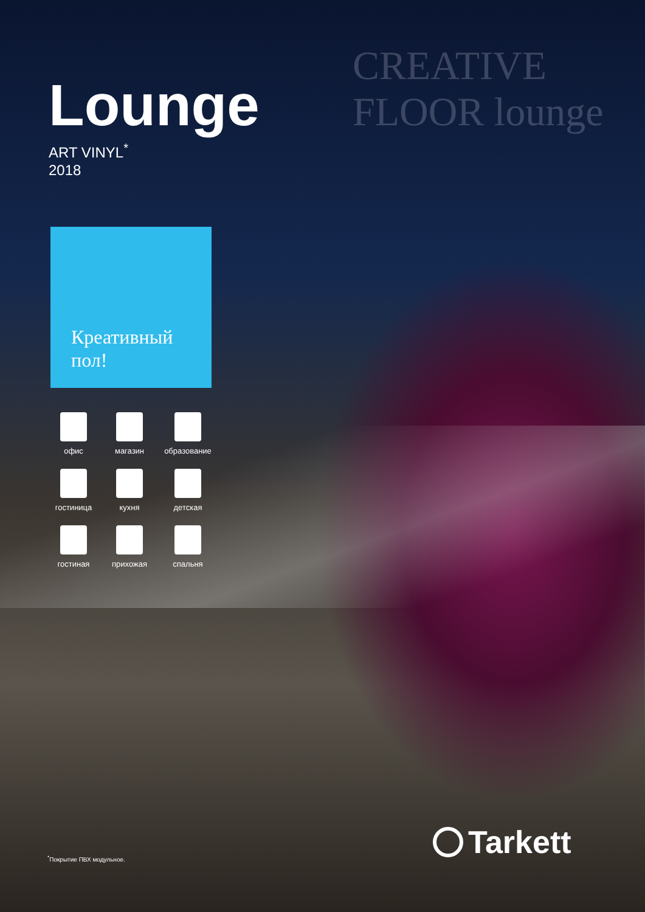CREATIVE FLOOR lounge
Lounge
ART VINYL<sup>*</sup>
2018
Креативный
пол!
офис
магазин
образование
гостиница
кухня
детская
гостиная
прихожая
спальня
<sup>*</sup> Покрытие ПВХ модульное. Tarkett